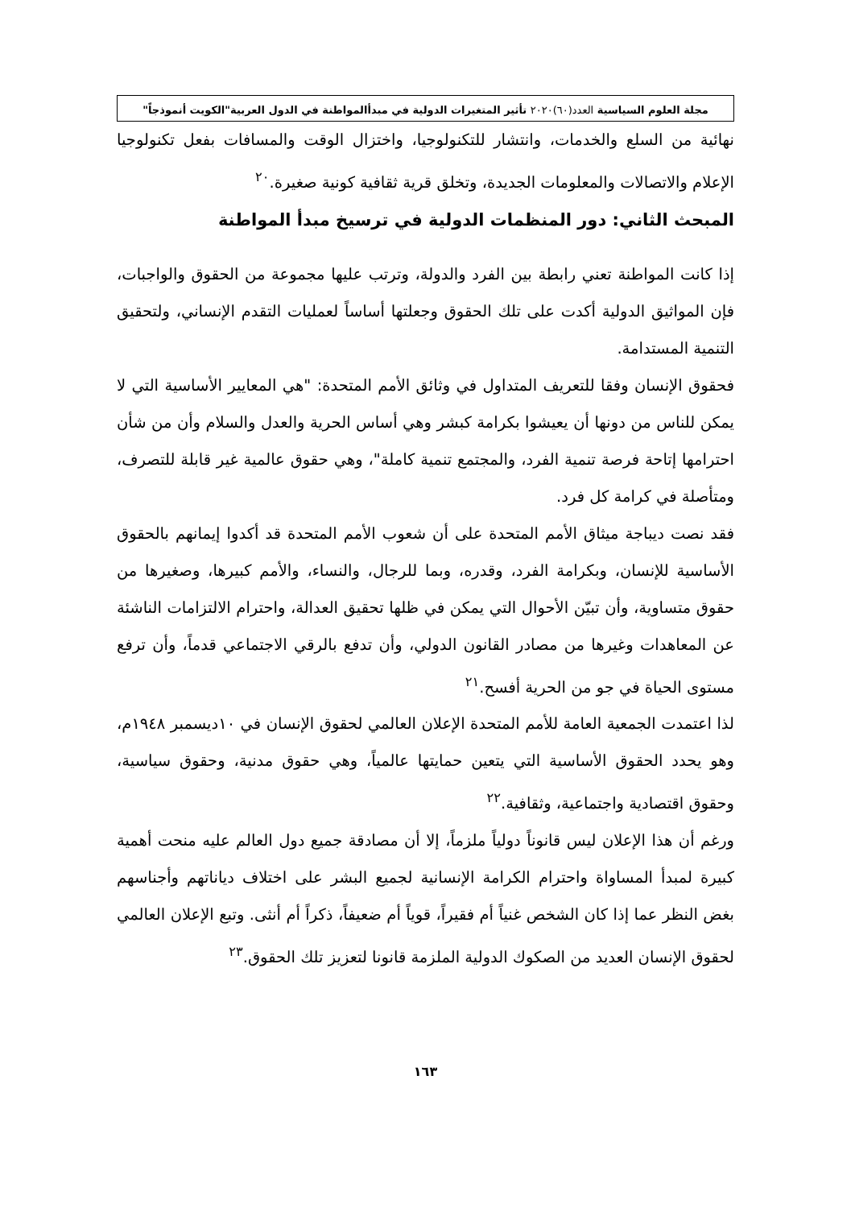مجلة العلوم السياسية العدد(٦٠)٢٠٢٠ تأثير المتغيرات الدولية في مبدأالمواطنة في الدول العربية"الكويت أنموذجاً"
نهائية من السلع والخدمات، وانتشار للتكنولوجيا، واختزال الوقت والمسافات بفعل تكنولوجيا الإعلام والاتصالات والمعلومات الجديدة، وتخلق قرية ثقافية كونية صغيرة.<sup>٢٠</sup>
المبحث الثاني: دور المنظمات الدولية في ترسيخ مبدأ المواطنة
إذا كانت المواطنة تعني رابطة بين الفرد والدولة، وترتب عليها مجموعة من الحقوق والواجبات، فإن المواثيق الدولية أكدت على تلك الحقوق وجعلتها أساساً لعمليات التقدم الإنساني، ولتحقيق التنمية المستدامة.
فحقوق الإنسان وفقا للتعريف المتداول في وثائق الأمم المتحدة: "هي المعايير الأساسية التي لا يمكن للناس من دونها أن يعيشوا بكرامة كبشر وهي أساس الحرية والعدل والسلام وأن من شأن احترامها إتاحة فرصة تنمية الفرد، والمجتمع تنمية كاملة"، وهي حقوق عالمية غير قابلة للتصرف، ومتأصلة في كرامة كل فرد.
فقد نصت ديباجة ميثاق الأمم المتحدة على أن شعوب الأمم المتحدة قد أكدوا إيمانهم بالحقوق الأساسية للإنسان، وبكرامة الفرد، وقدره، وبما للرجال، والنساء، والأمم كبيرها، وصغيرها من حقوق متساوية، وأن تبيّن الأحوال التي يمكن في ظلها تحقيق العدالة، واحترام الالتزامات الناشئة عن المعاهدات وغيرها من مصادر القانون الدولي، وأن تدفع بالرقي الاجتماعي قدماً، وأن ترفع مستوى الحياة في جو من الحرية أفسح.<sup>٢١</sup>
لذا اعتمدت الجمعية العامة للأمم المتحدة الإعلان العالمي لحقوق الإنسان في ١٠ديسمبر ١٩٤٨م، وهو يحدد الحقوق الأساسية التي يتعين حمايتها عالمياً، وهي حقوق مدنية، وحقوق سياسية، وحقوق اقتصادية واجتماعية، وثقافية.<sup>٢٢</sup>
ورغم أن هذا الإعلان ليس قانوناً دولياً ملزماً، إلا أن مصادقة جميع دول العالم عليه منحت أهمية كبيرة لمبدأ المساواة واحترام الكرامة الإنسانية لجميع البشر على اختلاف دياناتهم وأجناسهم بغض النظر عما إذا كان الشخص غنياً أم فقيراً، قوياً أم ضعيفاً، ذكراً أم أنثى. وتبع الإعلان العالمي لحقوق الإنسان العديد من الصكوك الدولية الملزمة قانونا لتعزيز تلك الحقوق.<sup>٢٣</sup>
١٦٣